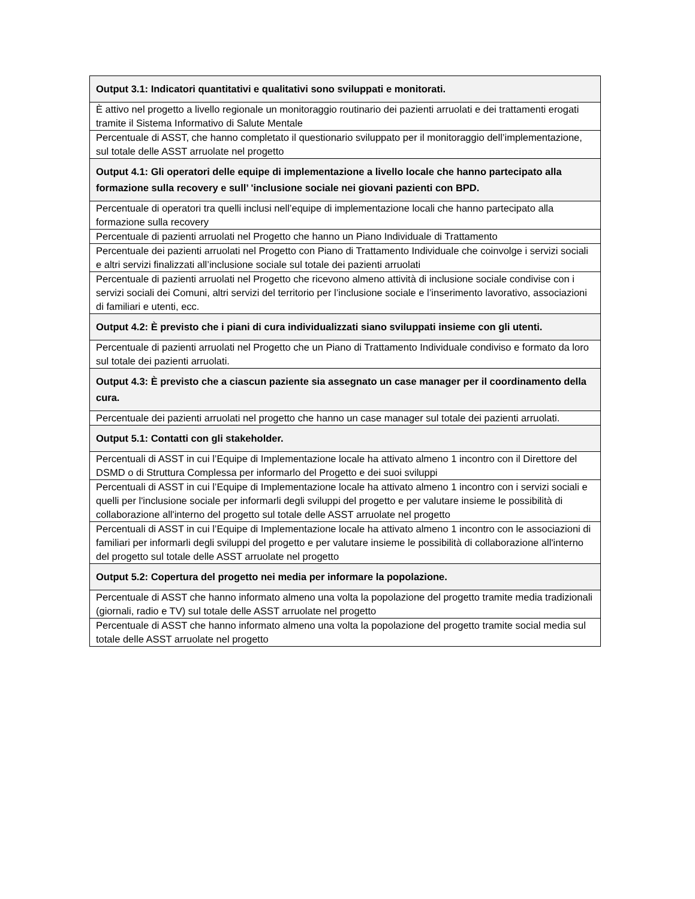| Output 3.1: Indicatori quantitativi e qualitativi sono sviluppati e monitorati. |
| --- |
| È attivo nel progetto a livello regionale un monitoraggio routinario dei pazienti arruolati e dei trattamenti erogati tramite il Sistema Informativo di Salute Mentale |
| Percentuale di ASST, che hanno completato il questionario sviluppato per il monitoraggio dell’implementazione, sul totale delle ASST arruolate nel progetto |
| Output 4.1: Gli operatori delle equipe di implementazione a livello locale che hanno partecipato alla formazione sulla recovery e sull’ 'inclusione sociale nei giovani pazienti con BPD. |
| Percentuale di operatori tra quelli inclusi nell’equipe di implementazione locali che hanno partecipato alla formazione sulla recovery |
| Percentuale di pazienti arruolati nel Progetto che hanno un Piano Individuale di Trattamento |
| Percentuale dei pazienti arruolati nel Progetto con Piano di Trattamento Individuale che coinvolge i servizi sociali e altri servizi finalizzati all’inclusione sociale sul totale dei pazienti arruolati |
| Percentuale di pazienti arruolati nel Progetto che ricevono almeno attività di inclusione sociale condivise con i servizi sociali dei Comuni, altri servizi del territorio per l’inclusione sociale e l’inserimento lavorativo, associazioni di familiari e utenti, ecc. |
| Output 4.2: È previsto che i piani di cura individualizzati siano sviluppati insieme con gli utenti. |
| Percentuale di pazienti arruolati nel Progetto che un Piano di Trattamento Individuale condiviso e formato da loro sul totale dei pazienti arruolati. |
| Output 4.3: È previsto che a ciascun paziente sia assegnato un case manager per il coordinamento della cura. |
| Percentuale dei pazienti arruolati nel progetto che hanno un case manager sul totale dei pazienti arruolati. |
| Output 5.1: Contatti con gli stakeholder. |
| Percentuali di ASST in cui l’Equipe di Implementazione locale ha attivato almeno 1 incontro con il Direttore del DSMD o di Struttura Complessa per informarlo del Progetto e dei suoi sviluppi |
| Percentuali di ASST in cui l’Equipe di Implementazione locale ha attivato almeno 1 incontro con i servizi sociali e quelli per l'inclusione sociale per informarli degli sviluppi del progetto e per valutare insieme le possibilità di collaborazione all'interno del progetto sul totale delle ASST arruolate nel progetto |
| Percentuali di ASST in cui l’Equipe di Implementazione locale ha attivato almeno 1 incontro con le associazioni di familiari per informarli degli sviluppi del progetto e per valutare insieme le possibilità di collaborazione all'interno del progetto sul totale delle ASST arruolate nel progetto |
| Output 5.2: Copertura del progetto nei media per informare la popolazione. |
| Percentuale di ASST che hanno informato almeno una volta la popolazione del progetto tramite media tradizionali (giornali, radio e TV) sul totale delle ASST arruolate nel progetto |
| Percentuale di ASST che hanno informato almeno una volta la popolazione del progetto tramite social media sul totale delle ASST arruolate nel progetto |